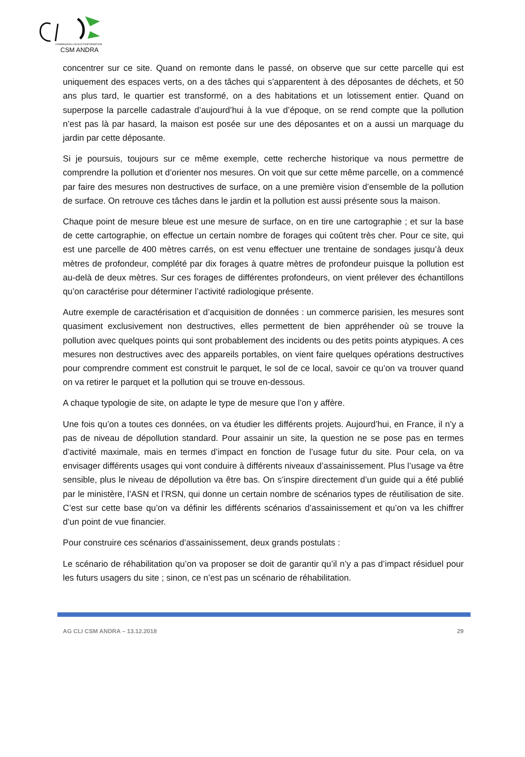COMMISSION LOCALE D'INFORMATION
CSM ANDRA
concentrer sur ce site. Quand on remonte dans le passé, on observe que sur cette parcelle qui est uniquement des espaces verts, on a des tâches qui s’apparentent à des déposantes de déchets, et 50 ans plus tard, le quartier est transformé, on a des habitations et un lotissement entier. Quand on superpose la parcelle cadastrale d’aujourd’hui à la vue d’époque, on se rend compte que la pollution n’est pas là par hasard, la maison est posée sur une des déposantes et on a aussi un marquage du jardin par cette déposante.
Si je poursuis, toujours sur ce même exemple, cette recherche historique va nous permettre de comprendre la pollution et d’orienter nos mesures. On voit que sur cette même parcelle, on a commencé par faire des mesures non destructives de surface, on a une première vision d’ensemble de la pollution de surface. On retrouve ces tâches dans le jardin et la pollution est aussi présente sous la maison.
Chaque point de mesure bleue est une mesure de surface, on en tire une cartographie ; et sur la base de cette cartographie, on effectue un certain nombre de forages qui coûtent très cher. Pour ce site, qui est une parcelle de 400 mètres carrés, on est venu effectuer une trentaine de sondages jusqu’à deux mètres de profondeur, complété par dix forages à quatre mètres de profondeur puisque la pollution est au-delà de deux mètres. Sur ces forages de différentes profondeurs, on vient prélever des échantillons qu’on caractérise pour déterminer l’activité radiologique présente.
Autre exemple de caractérisation et d’acquisition de données : un commerce parisien, les mesures sont quasiment exclusivement non destructives, elles permettent de bien appréhender où se trouve la pollution avec quelques points qui sont probablement des incidents ou des petits points atypiques. A ces mesures non destructives avec des appareils portables, on vient faire quelques opérations destructives pour comprendre comment est construit le parquet, le sol de ce local, savoir ce qu’on va trouver quand on va retirer le parquet et la pollution qui se trouve en-dessous.
A chaque typologie de site, on adapte le type de mesure que l’on y affère.
Une fois qu’on a toutes ces données, on va étudier les différents projets. Aujourd’hui, en France, il n’y a pas de niveau de dépollution standard. Pour assainir un site, la question ne se pose pas en termes d’activité maximale, mais en termes d’impact en fonction de l’usage futur du site. Pour cela, on va envisager différents usages qui vont conduire à différents niveaux d’assainissement. Plus l’usage va être sensible, plus le niveau de dépollution va être bas. On s’inspire directement d’un guide qui a été publié par le ministère, l’ASN et l’RSN, qui donne un certain nombre de scénarios types de réutilisation de site. C’est sur cette base qu’on va définir les différents scénarios d’assainissement et qu’on va les chiffrer d’un point de vue financier.
Pour construire ces scénarios d’assainissement, deux grands postulats :
Le scénario de réhabilitation qu’on va proposer se doit de garantir qu’il n’y a pas d’impact résiduel pour les futurs usagers du site ; sinon, ce n’est pas un scénario de réhabilitation.
AG CLI CSM ANDRA – 13.12.2018 29